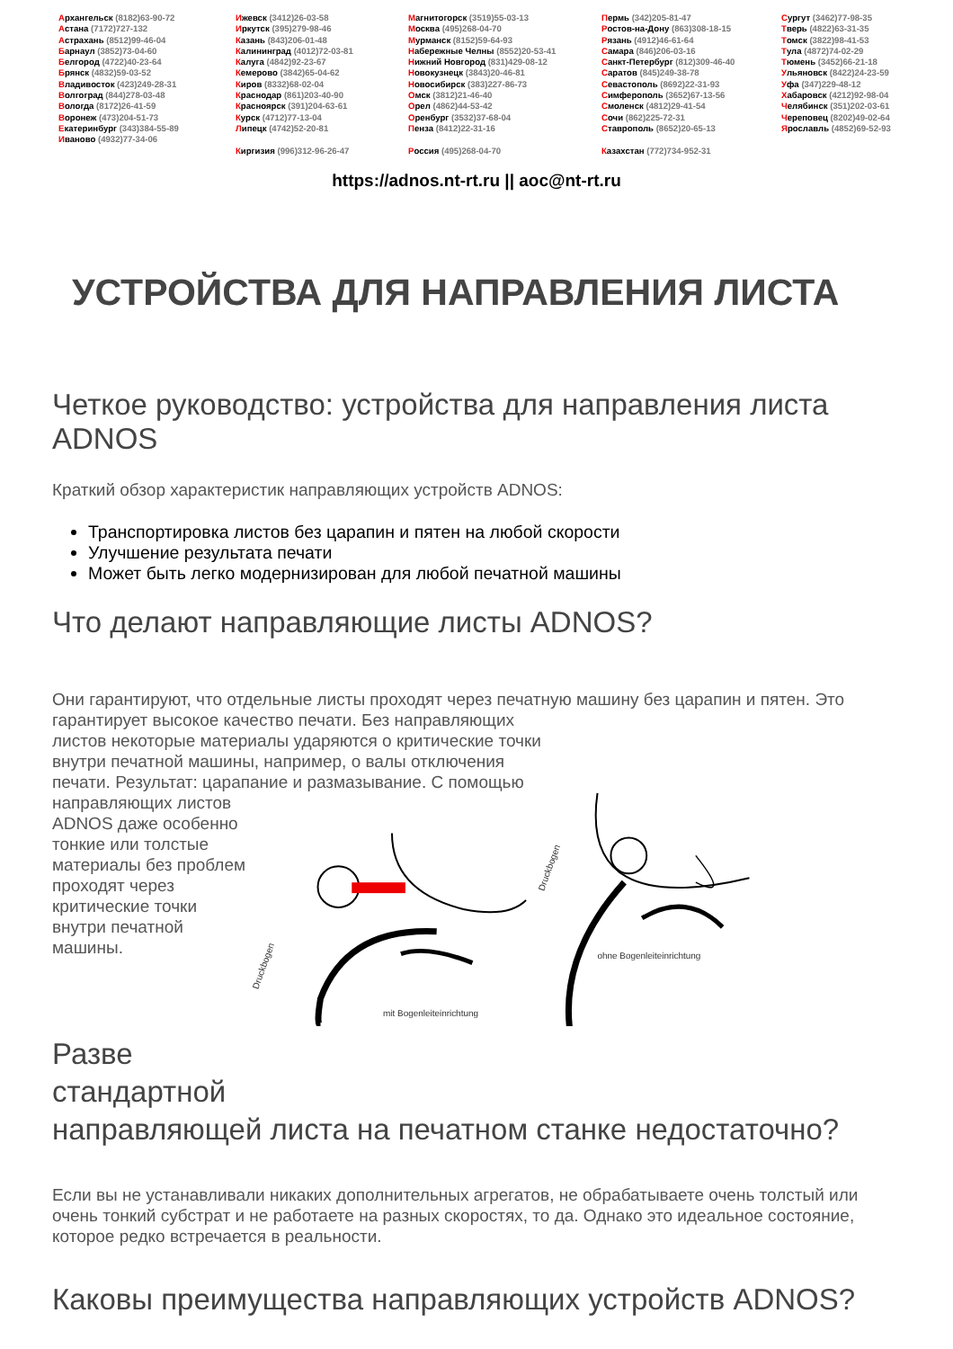Архангельск (8182)63-90-72
Астана (7172)727-132
Астрахань (8512)99-46-04
Барнаул (3852)73-04-60
Белгород (4722)40-23-64
Брянск (4832)59-03-52
Владивосток (423)249-28-31
Волгоград (844)278-03-48
Вологда (8172)26-41-59
Воронеж (473)204-51-73
Екатеринбург (343)384-55-89
Иваново (4932)77-34-06
Ижевск (3412)26-03-58
Иркутск (395)279-98-46
Казань (843)206-01-48
Калининград (4012)72-03-81
Калуга (4842)92-23-67
Кемерово (3842)65-04-62
Киров (8332)68-02-04
Краснодар (861)203-40-90
Красноярск (391)204-63-61
Курск (4712)77-13-04
Липецк (4742)52-20-81
Киргизия (996)312-96-26-47
Магнитогорск (3519)55-03-13
Москва (495)268-04-70
Мурманск (8152)59-64-93
Набережные Челны (8552)20-53-41
Нижний Новгород (831)429-08-12
Новокузнецк (3843)20-46-81
Новосибирск (383)227-86-73
Омск (3812)21-46-40
Орел (4862)44-53-42
Оренбург (3532)37-68-04
Пенза (8412)22-31-16
Россия (495)268-04-70
Пермь (342)205-81-47
Ростов-на-Дону (863)308-18-15
Рязань (4912)46-61-64
Самара (846)206-03-16
Санкт-Петербург (812)309-46-40
Саратов (845)249-38-78
Севастополь (8692)22-31-93
Симферополь (3652)67-13-56
Смоленск (4812)29-41-54
Сочи (862)225-72-31
Ставрополь (8652)20-65-13
Казахстан (772)734-952-31
Сургут (3462)77-98-35
Тверь (4822)63-31-35
Томск (3822)98-41-53
Тула (4872)74-02-29
Тюмень (3452)66-21-18
Ульяновск (8422)24-23-59
Уфа (347)229-48-12
Хабаровск (4212)92-98-04
Челябинск (351)202-03-61
Череповец (8202)49-02-64
Ярославль (4852)69-52-93
https://adnos.nt-rt.ru || aoc@nt-rt.ru
УСТРОЙСТВА ДЛЯ НАПРАВЛЕНИЯ ЛИСТА
Четкое руководство: устройства для направления листа ADNOS
Краткий обзор характеристик направляющих устройств ADNOS:
Транспортировка листов без царапин и пятен на любой скорости
Улучшение результата печати
Может быть легко модернизирован для любой печатной машины
Что делают направляющие листы ADNOS?
Они гарантируют, что отдельные листы проходят через печатную машину без царапин и пятен. Это гарантирует высокое качество печати. Без направляющих
листов некоторые материалы ударяются о критические точки
внутри печатной машины, например, о валы отключения
печати. Результат: царапание и размазывание. С помощью
направляющих листов ADNOS даже особенно тонкие или толстые материалы без проблем проходят через критические точки внутри печатной машины.
ohne Bogenleiteinrichtung
mit Bogenleiteinrichtung
Druckbogen
Druckbogen
Разве
стандартной
направляющей листа на печатном станке недостаточно?
Если вы не устанавливали никаких дополнительных агрегатов, не обрабатываете очень толстый или очень тонкий субстрат и не работаете на разных скоростях, то да. Однако это идеальное состояние, которое редко встречается в реальности.
Каковы преимущества направляющих устройств ADNOS?